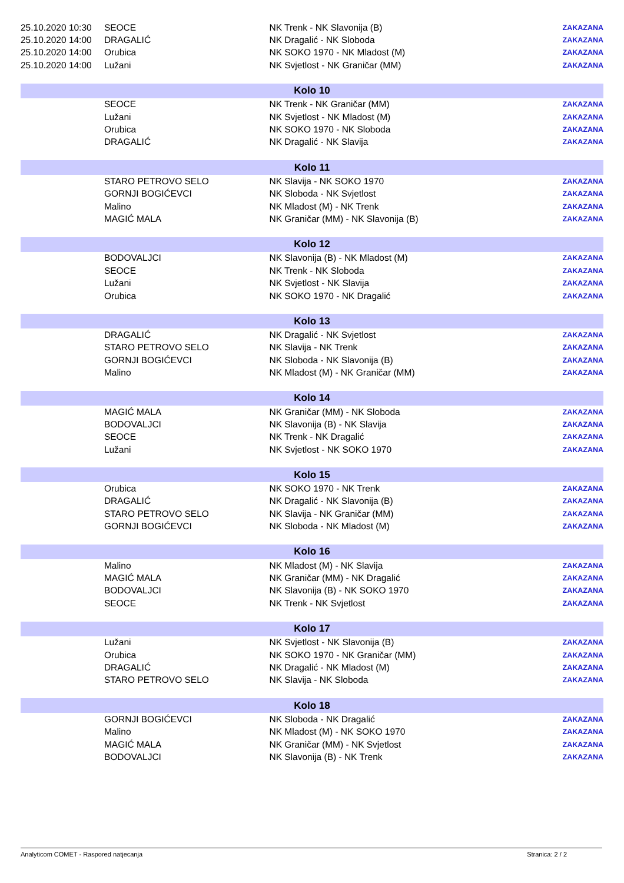| 25.10.2020 10:30 | SEOCE | NK Trenk - NK Slavonija (B) | ZAKAZANA |
| 25.10.2020 14:00 | DRAGALIĆ | NK Dragalić - NK Sloboda | ZAKAZANA |
| 25.10.2020 14:00 | Orubica | NK SOKO 1970 - NK Mladost (M) | ZAKAZANA |
| 25.10.2020 14:00 | Lužani | NK Svjetlost - NK Graničar (MM) | ZAKAZANA |
| Kolo 10 | | | |
| | SEOCE | NK Trenk - NK Graničar (MM) | ZAKAZANA |
| | Lužani | NK Svjetlost - NK Mladost (M) | ZAKAZANA |
| | Orubica | NK SOKO 1970 - NK Sloboda | ZAKAZANA |
| | DRAGALIĆ | NK Dragalić - NK Slavija | ZAKAZANA |
| Kolo 11 | | | |
| | STARO PETROVO SELO | NK Slavija - NK SOKO 1970 | ZAKAZANA |
| | GORNJI BOGIĆEVCI | NK Sloboda - NK Svjetlost | ZAKAZANA |
| | Malino | NK Mladost (M) - NK Trenk | ZAKAZANA |
| | MAGIĆ MALA | NK Graničar (MM) - NK Slavonija (B) | ZAKAZANA |
| Kolo 12 | | | |
| | BODOVALJCI | NK Slavonija (B) - NK Mladost (M) | ZAKAZANA |
| | SEOCE | NK Trenk - NK Sloboda | ZAKAZANA |
| | Lužani | NK Svjetlost - NK Slavija | ZAKAZANA |
| | Orubica | NK SOKO 1970 - NK Dragalić | ZAKAZANA |
| Kolo 13 | | | |
| | DRAGALIĆ | NK Dragalić - NK Svjetlost | ZAKAZANA |
| | STARO PETROVO SELO | NK Slavija - NK Trenk | ZAKAZANA |
| | GORNJI BOGIĆEVCI | NK Sloboda - NK Slavonija (B) | ZAKAZANA |
| | Malino | NK Mladost (M) - NK Graničar (MM) | ZAKAZANA |
| Kolo 14 | | | |
| | MAGIĆ MALA | NK Graničar (MM) - NK Sloboda | ZAKAZANA |
| | BODOVALJCI | NK Slavonija (B) - NK Slavija | ZAKAZANA |
| | SEOCE | NK Trenk - NK Dragalić | ZAKAZANA |
| | Lužani | NK Svjetlost - NK SOKO 1970 | ZAKAZANA |
| Kolo 15 | | | |
| | Orubica | NK SOKO 1970 - NK Trenk | ZAKAZANA |
| | DRAGALIĆ | NK Dragalić - NK Slavonija (B) | ZAKAZANA |
| | STARO PETROVO SELO | NK Slavija - NK Graničar (MM) | ZAKAZANA |
| | GORNJI BOGIĆEVCI | NK Sloboda - NK Mladost (M) | ZAKAZANA |
| Kolo 16 | | | |
| | Malino | NK Mladost (M) - NK Slavija | ZAKAZANA |
| | MAGIĆ MALA | NK Graničar (MM) - NK Dragalić | ZAKAZANA |
| | BODOVALJCI | NK Slavonija (B) - NK SOKO 1970 | ZAKAZANA |
| | SEOCE | NK Trenk - NK Svjetlost | ZAKAZANA |
| Kolo 17 | | | |
| | Lužani | NK Svjetlost - NK Slavonija (B) | ZAKAZANA |
| | Orubica | NK SOKO 1970 - NK Graničar (MM) | ZAKAZANA |
| | DRAGALIĆ | NK Dragalić - NK Mladost (M) | ZAKAZANA |
| | STARO PETROVO SELO | NK Slavija - NK Sloboda | ZAKAZANA |
| Kolo 18 | | | |
| | GORNJI BOGIĆEVCI | NK Sloboda - NK Dragalić | ZAKAZANA |
| | Malino | NK Mladost (M) - NK SOKO 1970 | ZAKAZANA |
| | MAGIĆ MALA | NK Graničar (MM) - NK Svjetlost | ZAKAZANA |
| | BODOVALJCI | NK Slavonija (B) - NK Trenk | ZAKAZANA |
Analyticom COMET - Raspored natjecanja Stranica: 2 / 2